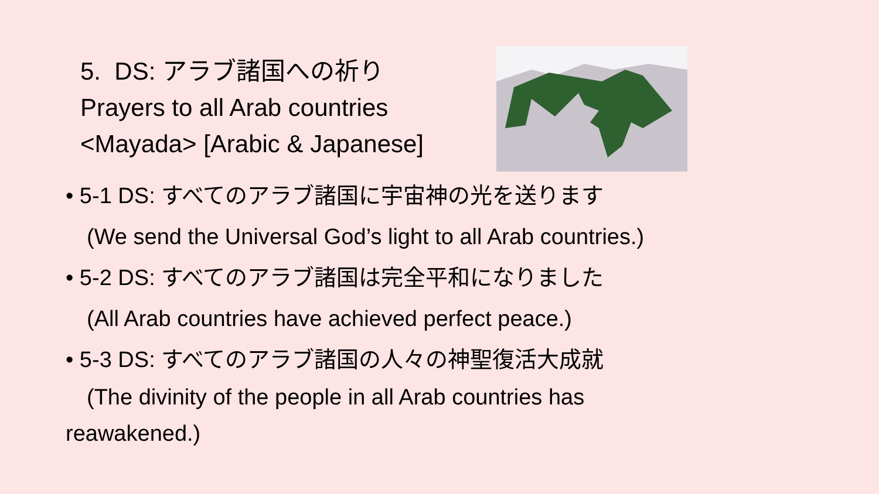5. DS: アラブ諸国への祈り
Prayers to all Arab countries
<Mayada> [Arabic & Japanese]
• 5-1 DS: すべてのアラブ諸国に宇宙神の光を送ります
(We send the Universal God’s light to all Arab countries.)
• 5-2 DS: すべてのアラブ諸国は完全平和になりました
(All Arab countries have achieved perfect peace.)
• 5-3 DS: すべてのアラブ諸国の人々の神聖復活大成就
(The divinity of the people in all Arab countries has
reawakened.)